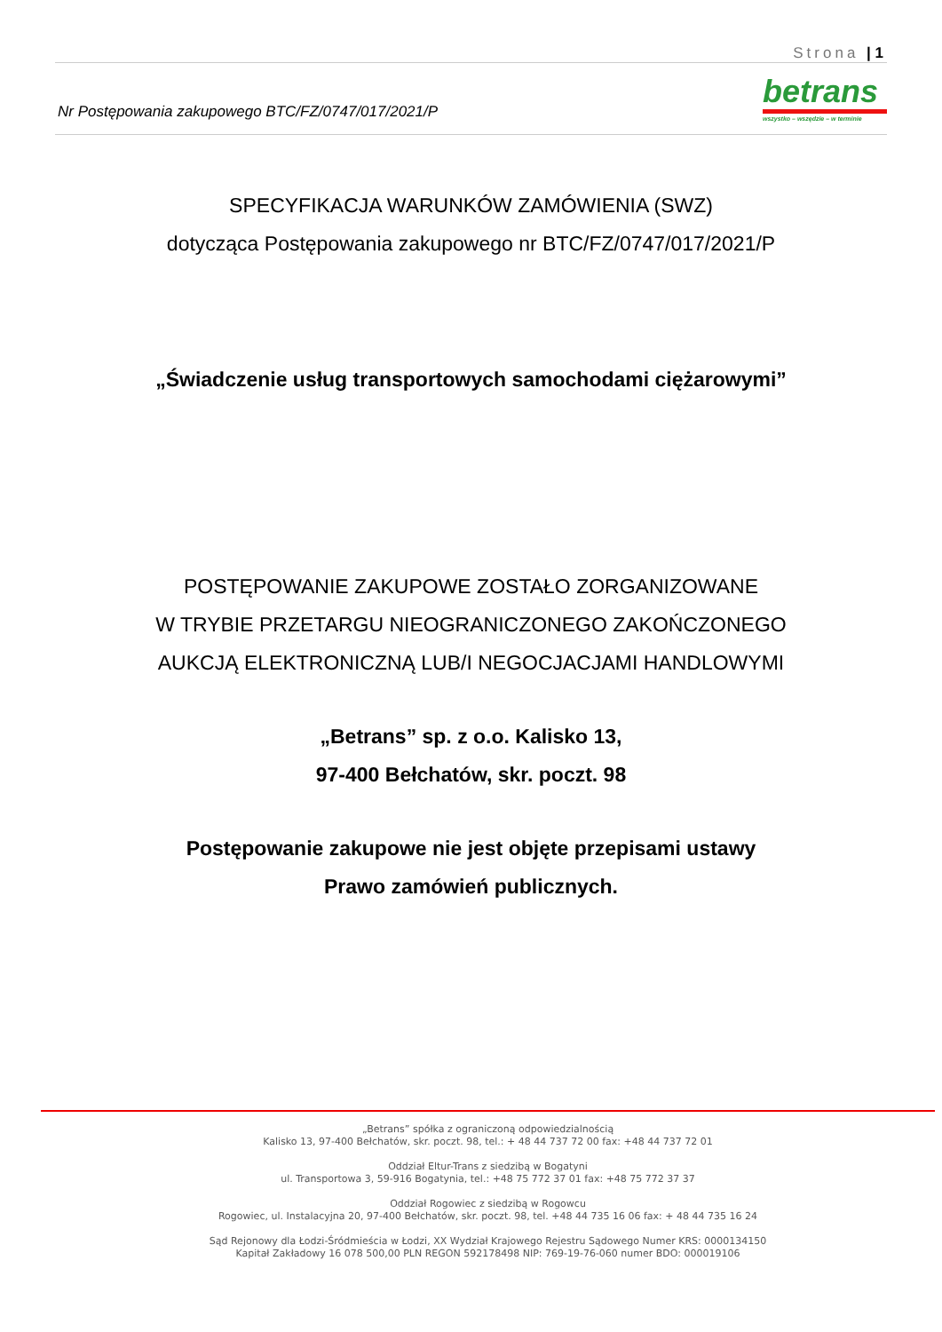Strona | 1
Nr Postępowania zakupowego BTC/FZ/0747/017/2021/P
betrans
wszystko – wszędzie – w terminie
SPECYFIKACJA WARUNKÓW ZAMÓWIENIA (SWZ)
dotycząca Postępowania zakupowego nr BTC/FZ/0747/017/2021/P
„Świadczenie usług transportowych samochodami ciężarowymi”
POSTĘPOWANIE ZAKUPOWE ZOSTAŁO ZORGANIZOWANE
W TRYBIE PRZETARGU NIEOGRANICZONEGO ZAKOŃCZONEGO
AUKCJĄ ELEKTRONICZNĄ LUB/I NEGOCJACJAMI HANDLOWYMI
„Betrans” sp. z o.o. Kalisko 13,
97-400 Bełchatów, skr. poczt. 98
Postępowanie zakupowe nie jest objęte przepisami ustawy
Prawo zamówień publicznych.
„Betrans” spółka z ograniczoną odpowiedzialnością
Kalisko 13, 97-400 Bełchatów, skr. poczt. 98, tel.: + 48 44 737 72 00 fax: +48 44 737 72 01
Oddział Eltur-Trans z siedzibą w Bogatyni
ul. Transportowa 3, 59-916 Bogatynia, tel.: +48 75 772 37 01 fax: +48 75 772 37 37
Oddział Rogowiec z siedzibą w Rogowcu
Rogowiec, ul. Instalacyjna 20, 97-400 Bełchatów, skr. poczt. 98, tel. +48 44 735 16 06 fax: + 48 44 735 16 24
Sąd Rejonowy dla Łodzi-Śródmieścia w Łodzi, XX Wydział Krajowego Rejestru Sądowego Numer KRS: 0000134150
Kapitał Zakładowy 16 078 500,00 PLN REGON 592178498 NIP: 769-19-76-060 numer BDO: 000019106